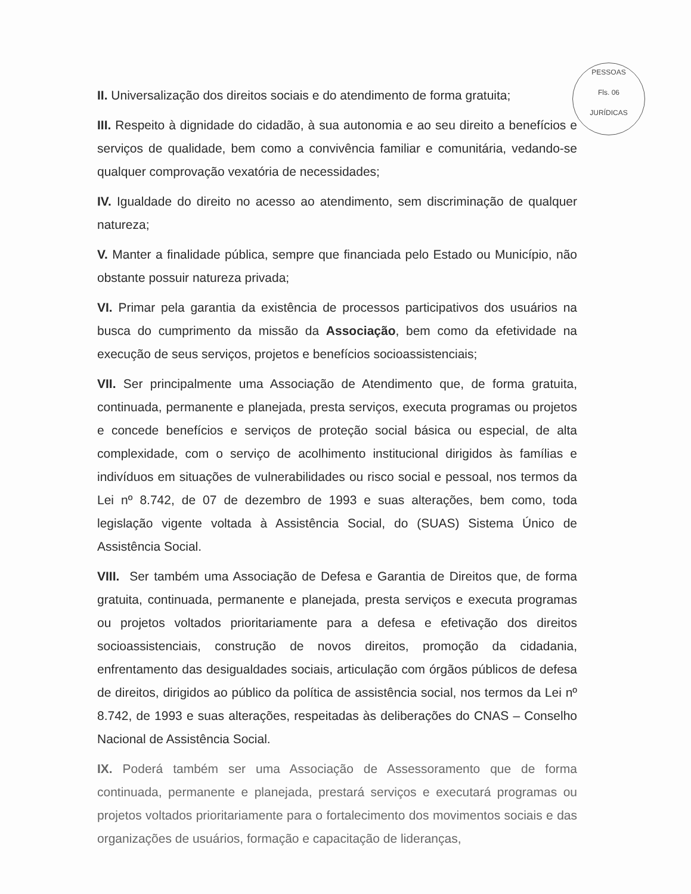PESSOAS
Fls. 06
JURÍDICAS
II. Universalização dos direitos sociais e do atendimento de forma gratuita;
III. Respeito à dignidade do cidadão, à sua autonomia e ao seu direito a benefícios e serviços de qualidade, bem como a convivência familiar e comunitária, vedando-se qualquer comprovação vexatória de necessidades;
IV. Igualdade do direito no acesso ao atendimento, sem discriminação de qualquer natureza;
V. Manter a finalidade pública, sempre que financiada pelo Estado ou Município, não obstante possuir natureza privada;
VI. Primar pela garantia da existência de processos participativos dos usuários na busca do cumprimento da missão da Associação, bem como da efetividade na execução de seus serviços, projetos e benefícios socioassistenciais;
VII. Ser principalmente uma Associação de Atendimento que, de forma gratuita, continuada, permanente e planejada, presta serviços, executa programas ou projetos e concede benefícios e serviços de proteção social básica ou especial, de alta complexidade, com o serviço de acolhimento institucional dirigidos às famílias e indivíduos em situações de vulnerabilidades ou risco social e pessoal, nos termos da Lei nº 8.742, de 07 de dezembro de 1993 e suas alterações, bem como, toda legislação vigente voltada à Assistência Social, do (SUAS) Sistema Único de Assistência Social.
VIII. Ser também uma Associação de Defesa e Garantia de Direitos que, de forma gratuita, continuada, permanente e planejada, presta serviços e executa programas ou projetos voltados prioritariamente para a defesa e efetivação dos direitos socioassistenciais, construção de novos direitos, promoção da cidadania, enfrentamento das desigualdades sociais, articulação com órgãos públicos de defesa de direitos, dirigidos ao público da política de assistência social, nos termos da Lei nº 8.742, de 1993 e suas alterações, respeitadas às deliberações do CNAS – Conselho Nacional de Assistência Social.
IX. Poderá também ser uma Associação de Assessoramento que de forma continuada, permanente e planejada, prestará serviços e executará programas ou projetos voltados prioritariamente para o fortalecimento dos movimentos sociais e das organizações de usuários, formação e capacitação de lideranças,